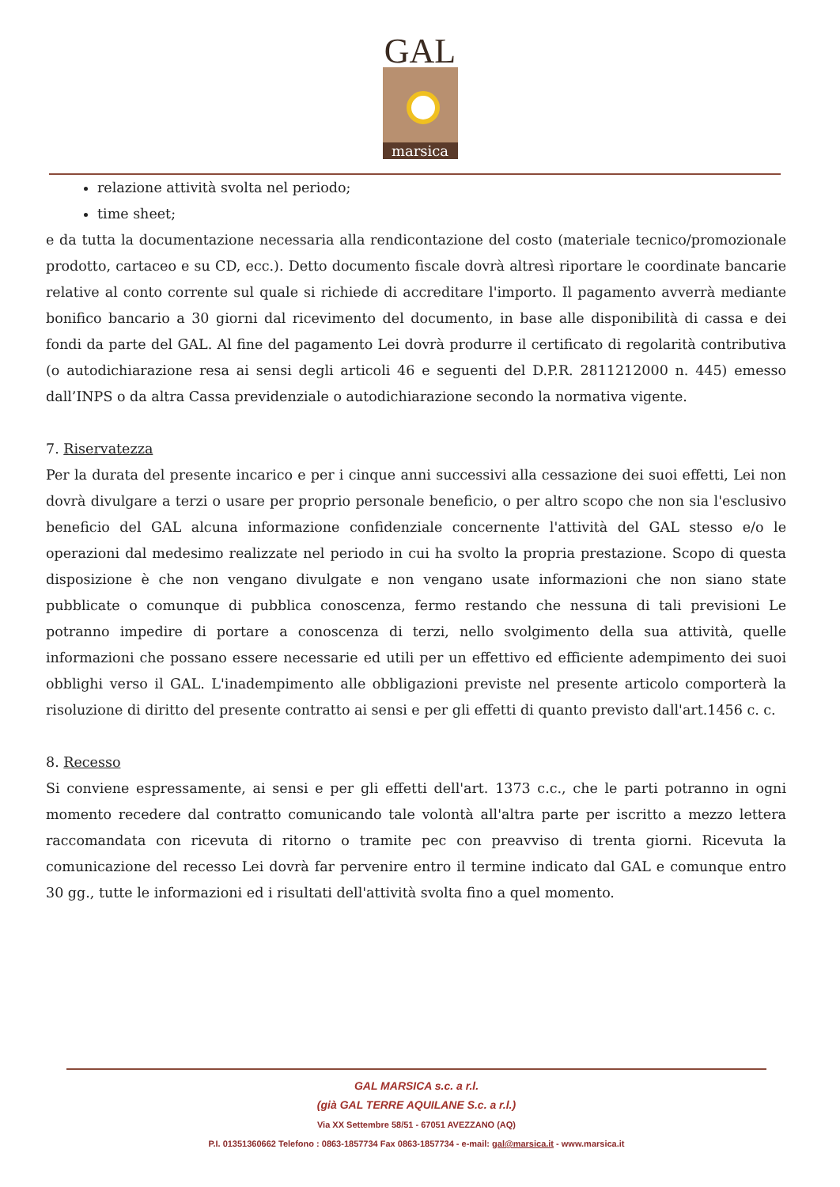GAL
marsica
relazione attività svolta nel periodo;
time sheet;
e da tutta la documentazione necessaria alla rendicontazione del costo (materiale tecnico/promozionale prodotto, cartaceo e su CD, ecc.). Detto documento fiscale dovrà altresì riportare le coordinate bancarie relative al conto corrente sul quale si richiede di accreditare l'importo. Il pagamento avverrà mediante bonifico bancario a 30 giorni dal ricevimento del documento, in base alle disponibilità di cassa e dei fondi da parte del GAL. Al fine del pagamento Lei dovrà produrre il certificato di regolarità contributiva (o autodichiarazione resa ai sensi degli articoli 46 e seguenti del D.P.R. 2811212000 n. 445) emesso dall’INPS o da altra Cassa previdenziale o autodichiarazione secondo la normativa vigente.
7. Riservatezza
Per la durata del presente incarico e per i cinque anni successivi alla cessazione dei suoi effetti, Lei non dovrà divulgare a terzi o usare per proprio personale beneficio, o per altro scopo che non sia l'esclusivo beneficio del GAL alcuna informazione confidenziale concernente l'attività del GAL stesso e/o le operazioni dal medesimo realizzate nel periodo in cui ha svolto la propria prestazione. Scopo di questa disposizione è che non vengano divulgate e non vengano usate informazioni che non siano state pubblicate o comunque di pubblica conoscenza, fermo restando che nessuna di tali previsioni Le potranno impedire di portare a conoscenza di terzi, nello svolgimento della sua attività, quelle informazioni che possano essere necessarie ed utili per un effettivo ed efficiente adempimento dei suoi obblighi verso il GAL. L'inadempimento alle obbligazioni previste nel presente articolo comporterà la risoluzione di diritto del presente contratto ai sensi e per gli effetti di quanto previsto dall'art.1456 c. c.
8. Recesso
Si conviene espressamente, ai sensi e per gli effetti dell'art. 1373 c.c., che le parti potranno in ogni momento recedere dal contratto comunicando tale volontà all'altra parte per iscritto a mezzo lettera raccomandata con ricevuta di ritorno o tramite pec con preavviso di trenta giorni. Ricevuta la comunicazione del recesso Lei dovrà far pervenire entro il termine indicato dal GAL e comunque entro 30 gg., tutte le informazioni ed i risultati dell'attività svolta fino a quel momento.
GAL MARSICA s.c. a r.l.
(già GAL TERRE AQUILANE S.c. a r.l.)
Via XX Settembre 58/51 - 67051 AVEZZANO (AQ)
P.I. 01351360662 Telefono : 0863-1857734 Fax 0863-1857734 - e-mail: gal@marsica.it - www.marsica.it